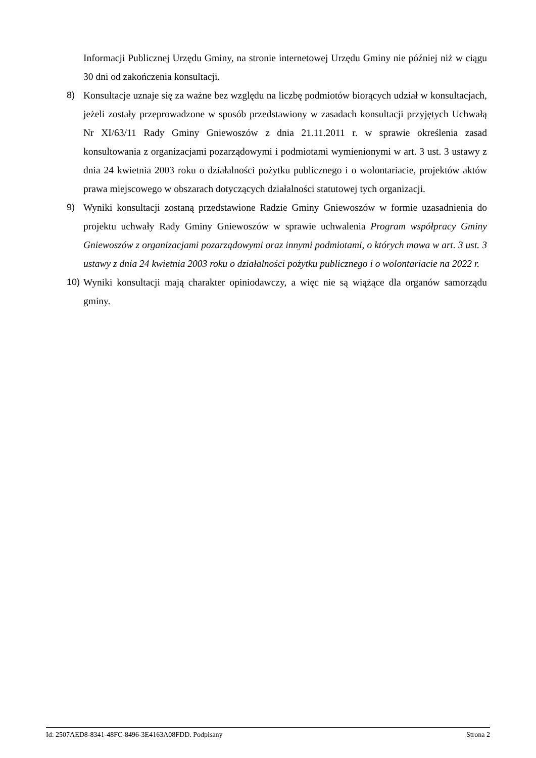Informacji Publicznej Urzędu Gminy, na stronie internetowej Urzędu Gminy nie później niż w ciągu 30 dni od zakończenia konsultacji.
8) Konsultacje uznaje się za ważne bez względu na liczbę podmiotów biorących udział w konsultacjach, jeżeli zostały przeprowadzone w sposób przedstawiony w zasadach konsultacji przyjętych Uchwałą Nr XI/63/11 Rady Gminy Gniewoszów z dnia 21.11.2011 r. w sprawie określenia zasad konsultowania z organizacjami pozarządowymi i podmiotami wymienionymi w art. 3 ust. 3 ustawy z dnia 24 kwietnia 2003 roku o działalności pożytku publicznego i o wolontariacie, projektów aktów prawa miejscowego w obszarach dotyczących działalności statutowej tych organizacji.
9) Wyniki konsultacji zostaną przedstawione Radzie Gminy Gniewoszów w formie uzasadnienia do projektu uchwały Rady Gminy Gniewoszów w sprawie uchwalenia Program współpracy Gminy Gniewoszów z organizacjami pozarządowymi oraz innymi podmiotami, o których mowa w art. 3 ust. 3 ustawy z dnia 24 kwietnia 2003 roku o działalności pożytku publicznego i o wolontariacie na 2022 r.
10) Wyniki konsultacji mają charakter opiniodawczy, a więc nie są wiążące dla organów samorządu gminy.
Id: 2507AED8-8341-48FC-8496-3E4163A08FDD. Podpisany Strona 2